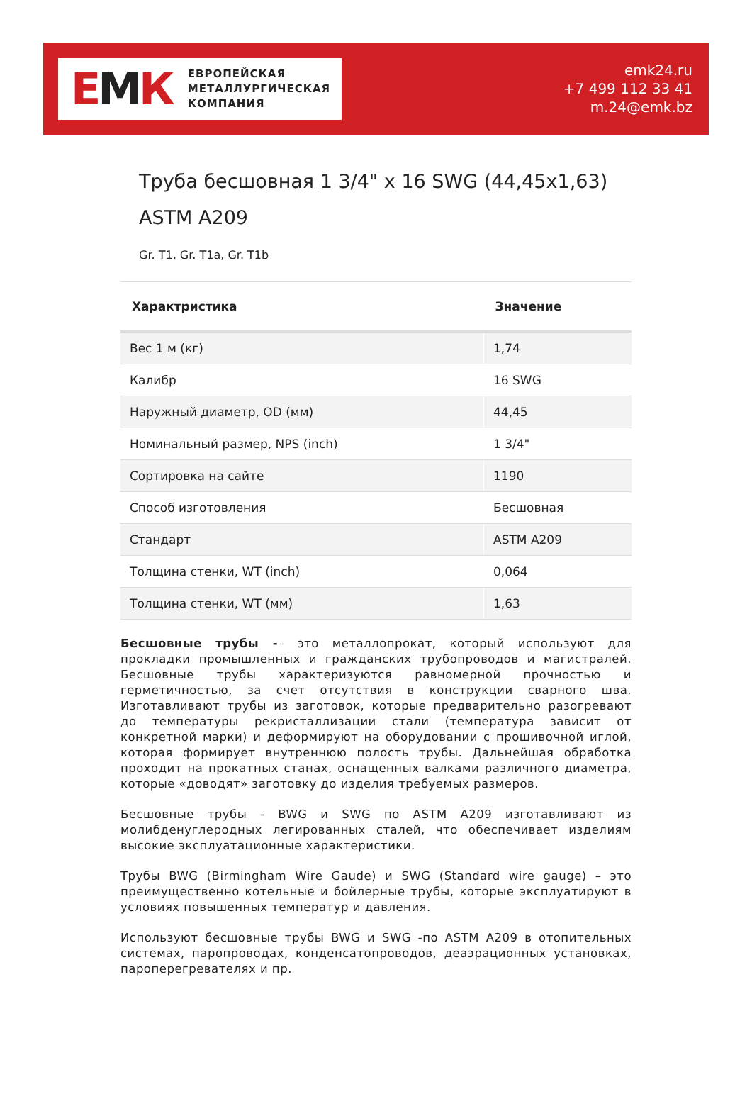ЕМК
ЕВРОПЕЙСКАЯ
МЕТАЛЛУРГИЧЕСКАЯ
КОМПАНИЯ
emk24.ru
+7 499 112 33 41
m.24@emk.bz
Труба бесшовная 1 3/4" x 16 SWG (44,45x1,63) ASTM A209
Gr. T1, Gr. T1a, Gr. T1b
| Характристика | Значение |
| --- | --- |
| Вес 1 м (кг) | 1,74 |
| Калибр | 16 SWG |
| Наружный диаметр, OD (мм) | 44,45 |
| Номинальный размер, NPS (inch) | 1 3/4" |
| Сортировка на сайте | 1190 |
| Способ изготовления | Бесшовная |
| Стандарт | ASTM A209 |
| Толщина стенки, WT (inch) | 0,064 |
| Толщина стенки, WT (мм) | 1,63 |
Бесшовные трубы -– это металлопрокат, который используют для прокладки промышленных и гражданских трубопроводов и магистралей. Бесшовные трубы характеризуются равномерной прочностью и герметичностью, за счет отсутствия в конструкции сварного шва. Изготавливают трубы из заготовок, которые предварительно разогревают до температуры рекристаллизации стали (температура зависит от конкретной марки) и деформируют на оборудовании с прошивочной иглой, которая формирует внутреннюю полость трубы. Дальнейшая обработка проходит на прокатных станах, оснащенных валками различного диаметра, которые «доводят» заготовку до изделия требуемых размеров.
Бесшовные трубы - BWG и SWG по ASTM A209 изготавливают из молибденуглеродных легированных сталей, что обеспечивает изделиям высокие эксплуатационные характеристики.
Трубы BWG (Birmingham Wire Gaude) и SWG (Standard wire gauge) – это преимущественно котельные и бойлерные трубы, которые эксплуатируют в условиях повышенных температур и давления.
Используют бесшовные трубы BWG и SWG -по ASTM A209 в отопительных системах, паропроводах, конденсатопроводов, деаэрационных установках, пароперегревателях и пр.